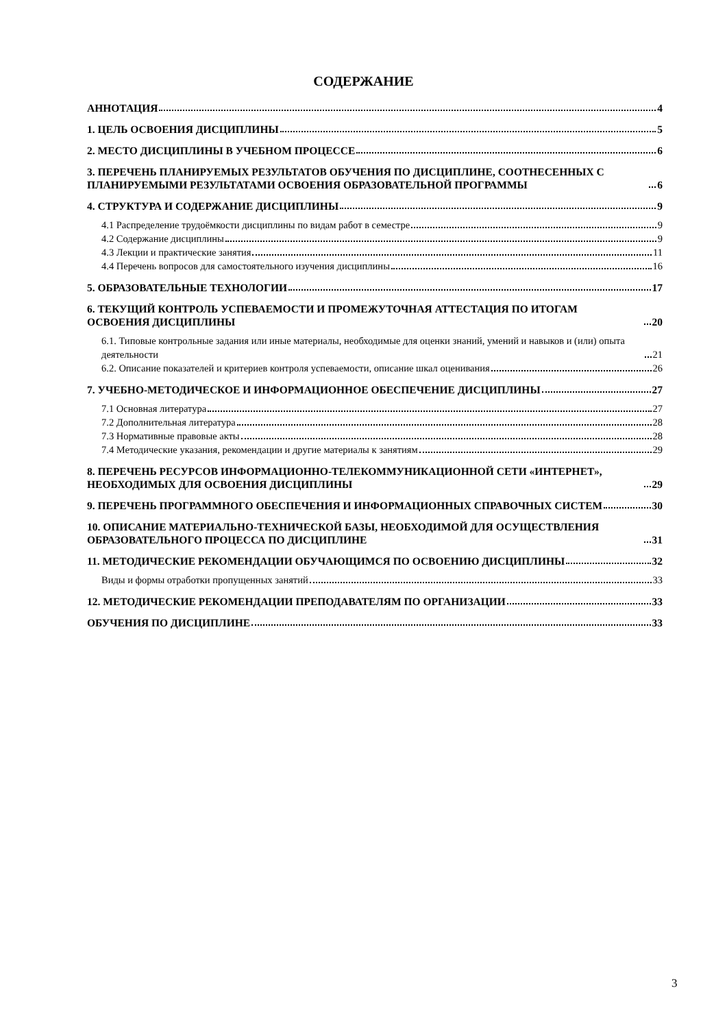СОДЕРЖАНИЕ
АННОТАЦИЯ 4
1. ЦЕЛЬ ОСВОЕНИЯ ДИСЦИПЛИНЫ 5
2. МЕСТО ДИСЦИПЛИНЫ В УЧЕБНОМ ПРОЦЕССЕ 6
3. ПЕРЕЧЕНЬ ПЛАНИРУЕМЫХ РЕЗУЛЬТАТОВ ОБУЧЕНИЯ ПО ДИСЦИПЛИНЕ, СООТНЕСЕННЫХ С ПЛАНИРУЕМЫМИ РЕЗУЛЬТАТАМИ ОСВОЕНИЯ ОБРАЗОВАТЕЛЬНОЙ ПРОГРАММЫ 6
4. СТРУКТУРА И СОДЕРЖАНИЕ ДИСЦИПЛИНЫ 9
4.1 Распределение трудоёмкости дисциплины по видам работ в семестре 9
4.2 Содержание дисциплины 9
4.3 Лекции и практические занятия 11
4.4 Перечень вопросов для самостоятельного изучения дисциплины 16
5. ОБРАЗОВАТЕЛЬНЫЕ ТЕХНОЛОГИИ 17
6. ТЕКУЩИЙ КОНТРОЛЬ УСПЕВАЕМОСТИ И ПРОМЕЖУТОЧНАЯ АТТЕСТАЦИЯ ПО ИТОГАМ ОСВОЕНИЯ ДИСЦИПЛИНЫ 20
6.1. Типовые контрольные задания или иные материалы, необходимые для оценки знаний, умений и навыков и (или) опыта деятельности 21
6.2. Описание показателей и критериев контроля успеваемости, описание шкал оценивания 26
7. УЧЕБНО-МЕТОДИЧЕСКОЕ И ИНФОРМАЦИОННОЕ ОБЕСПЕЧЕНИЕ ДИСЦИПЛИНЫ 27
7.1 Основная литература 27
7.2 Дополнительная литература 28
7.3 Нормативные правовые акты 28
7.4 Методические указания, рекомендации и другие материалы к занятиям 29
8. ПЕРЕЧЕНЬ РЕСУРСОВ ИНФОРМАЦИОННО-ТЕЛЕКОММУНИКАЦИОННОЙ СЕТИ «ИНТЕРНЕТ», НЕОБХОДИМЫХ ДЛЯ ОСВОЕНИЯ ДИСЦИПЛИНЫ 29
9. ПЕРЕЧЕНЬ ПРОГРАММНОГО ОБЕСПЕЧЕНИЯ И ИНФОРМАЦИОННЫХ СПРАВОЧНЫХ СИСТЕМ 30
10. ОПИСАНИЕ МАТЕРИАЛЬНО-ТЕХНИЧЕСКОЙ БАЗЫ, НЕОБХОДИМОЙ ДЛЯ ОСУЩЕСТВЛЕНИЯ ОБРАЗОВАТЕЛЬНОГО ПРОЦЕССА ПО ДИСЦИПЛИНЕ 31
11. МЕТОДИЧЕСКИЕ РЕКОМЕНДАЦИИ ОБУЧАЮЩИМСЯ ПО ОСВОЕНИЮ ДИСЦИПЛИНЫ 32
Виды и формы отработки пропущенных занятий 33
12. МЕТОДИЧЕСКИЕ РЕКОМЕНДАЦИИ ПРЕПОДАВАТЕЛЯМ ПО ОРГАНИЗАЦИИ 33
ОБУЧЕНИЯ ПО ДИСЦИПЛИНЕ 33
3